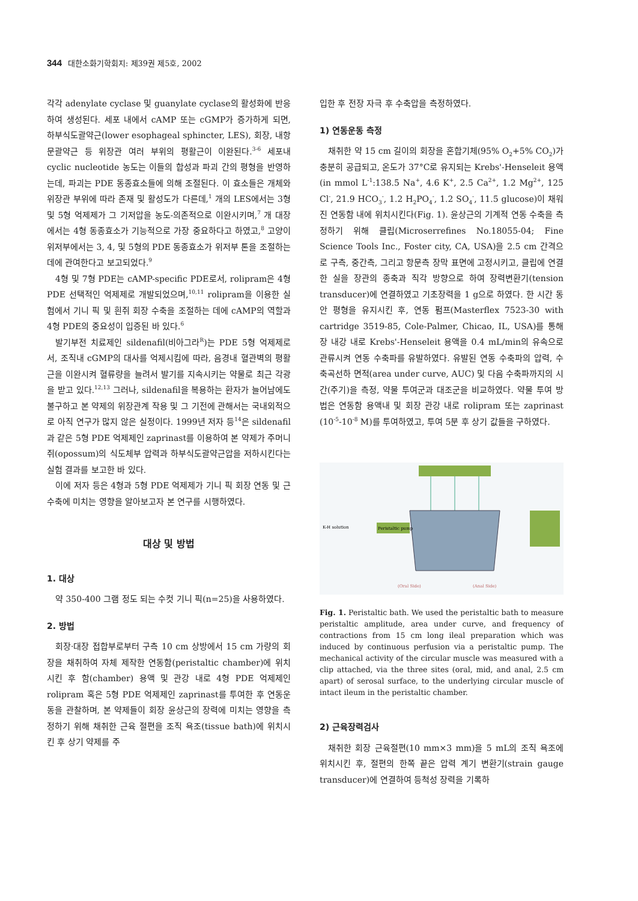344 대한소화기학회지: 제39권 제5호, 2002
각각 adenylate cyclase 및 guanylate cyclase의 활성화에 반응하여 생성된다. 세포 내에서 cAMP 또는 cGMP가 증가하게 되면, 하부식도괄약근(lower esophageal sphincter, LES), 회장, 내항문괄약근 등 위장관 여러 부위의 평활근이 이완된다.<sup>3-6</sup> 세포내 cyclic nucleotide 농도는 이들의 합성과 파괴 간의 평형을 반영하는데, 파괴는 PDE 동종효소들에 의해 조절된다. 이 효소들은 개체와 위장관 부위에 따라 존재 및 활성도가 다른데,<sup>1</sup> 개의 LES에서는 3형 및 5형 억제제가 그 기저압을 농도-의존적으로 이완시키며,<sup>7</sup> 개 대장에서는 4형 동종효소가 기능적으로 가장 중요하다고 하였고,<sup>8</sup> 고양이 위저부에서는 3, 4, 및 5형의 PDE 동종효소가 위저부 톤을 조절하는 데에 관여한다고 보고되었다.<sup>9</sup>
4형 및 7형 PDE는 cAMP-specific PDE로서, rolipram은 4형 PDE 선택적인 억제제로 개발되었으며,<sup>10,11</sup> rolipram을 이용한 실험에서 기니 픽 및 흰쥐 회장 수축을 조절하는 데에 cAMP의 역할과 4형 PDE의 중요성이 입증된 바 있다.<sup>6</sup>
발기부전 치료제인 sildenafil(비아그라<sup>R</sup>)는 PDE 5형 억제제로서, 조직내 cGMP의 대사를 억제시킴에 따라, 음경내 혈관벽의 평활근을 이완시켜 혈류량을 늘려서 발기를 지속시키는 약물로 최근 각광을 받고 있다.<sup>12,13</sup> 그러나, sildenafil을 복용하는 환자가 늘어남에도 불구하고 본 약제의 위장관계 작용 및 그 기전에 관해서는 국내외적으로 아직 연구가 많지 않은 실정이다. 1999년 저자 등<sup>14</sup>은 sildenafil과 같은 5형 PDE 억제제인 zaprinast를 이용하여 본 약제가 주머니쥐(opossum)의 식도체부 압력과 하부식도괄약근압을 저하시킨다는 실험 결과를 보고한 바 있다.
이에 저자 등은 4형과 5형 PDE 억제제가 기니 픽 회장 연동 및 근 수축에 미치는 영향을 알아보고자 본 연구를 시행하였다.
대상 및 방법
1. 대상
약 350-400 그램 정도 되는 수컷 기니 픽(n=25)을 사용하였다.
2. 방법
회장·대장 접합부로부터 구측 10 cm 상방에서 15 cm 가량의 회장을 채취하여 자체 제작한 연동함(peristaltic chamber)에 위치시킨 후 함(chamber) 용액 및 관강 내로 4형 PDE 억제제인 rolipram 혹은 5형 PDE 억제제인 zaprinast를 투여한 후 연동운동을 관찰하며, 본 약제들이 회장 윤상근의 장력에 미치는 영향을 측정하기 위해 채취한 근육 절편을 조직 욕조(tissue bath)에 위치시킨 후 상기 약제를 주
입한 후 전장 자극 후 수축압을 측정하였다.
1) 연동운동 측정
채취한 약 15 cm 길이의 회장을 혼합기체(95% O<sub>2</sub>+5% CO<sub>2</sub>)가 충분히 공급되고, 온도가 37°C로 유지되는 Krebs'-Henseleit 용액(in mmol L<sup>-1</sup>:138.5 Na<sup>+</sup>, 4.6 K<sup>+</sup>, 2.5 Ca<sup>2+</sup>, 1.2 Mg<sup>2+</sup>, 125 Cl<sup>-</sup>, 21.9 HCO<sub>3</sub><sup>-</sup>, 1.2 H<sub>2</sub>PO<sub>4</sub><sup>-</sup>, 1.2 SO<sub>4</sub><sup>-</sup>, 11.5 glucose)이 채워진 연동함 내에 위치시킨다(Fig. 1). 윤상근의 기계적 연동 수축을 측정하기 위해 클립(Microserrefines No.18055-04; Fine Science Tools Inc., Foster city, CA, USA)을 2.5 cm 간격으로 구측, 중간측, 그리고 항문측 장막 표면에 고정시키고, 클립에 연결한 실을 장관의 종축과 직각 방향으로 하여 장력변환기(tension transducer)에 연결하였고 기초장력을 1 g으로 하였다. 한 시간 동안 평형을 유지시킨 후, 연동 펌프(Masterflex 7523-30 with cartridge 3519-85, Cole-Palmer, Chicao, IL, USA)를 통해 장 내강 내로 Krebs'-Henseleit 용액을 0.4 mL/min의 유속으로 관류시켜 연동 수축파를 유발하였다. 유발된 연동 수축파의 압력, 수축곡선하 면적(area under curve, AUC) 및 다음 수축파까지의 시간(주기)을 측정, 약물 투여군과 대조군을 비교하였다. 약물 투여 방법은 연동함 용액내 및 회장 관강 내로 rolipram 또는 zaprinast (10<sup>-5</sup>-10<sup>-8</sup> M)를 투여하였고, 투여 5분 후 상기 값들을 구하였다.
K-H solution
Peristaltic pump
(Oral Side)
(Anal Side)
Fig. 1. Peristaltic bath. We used the peristaltic bath to measure peristaltic amplitude, area under curve, and frequency of contractions from 15 cm long ileal preparation which was induced by continuous perfusion via a peristaltic pump. The mechanical activity of the circular muscle was measured with a clip attached, via the three sites (oral, mid, and anal, 2.5 cm apart) of serosal surface, to the underlying circular muscle of intact ileum in the peristaltic chamber.
2) 근육장력검사
채취한 회장 근육절편(10 mm×3 mm)을 5 mL의 조직 욕조에 위치시킨 후, 절편의 한쪽 끝은 압력 계기 변환기(strain gauge transducer)에 연결하여 등척성 장력을 기록하